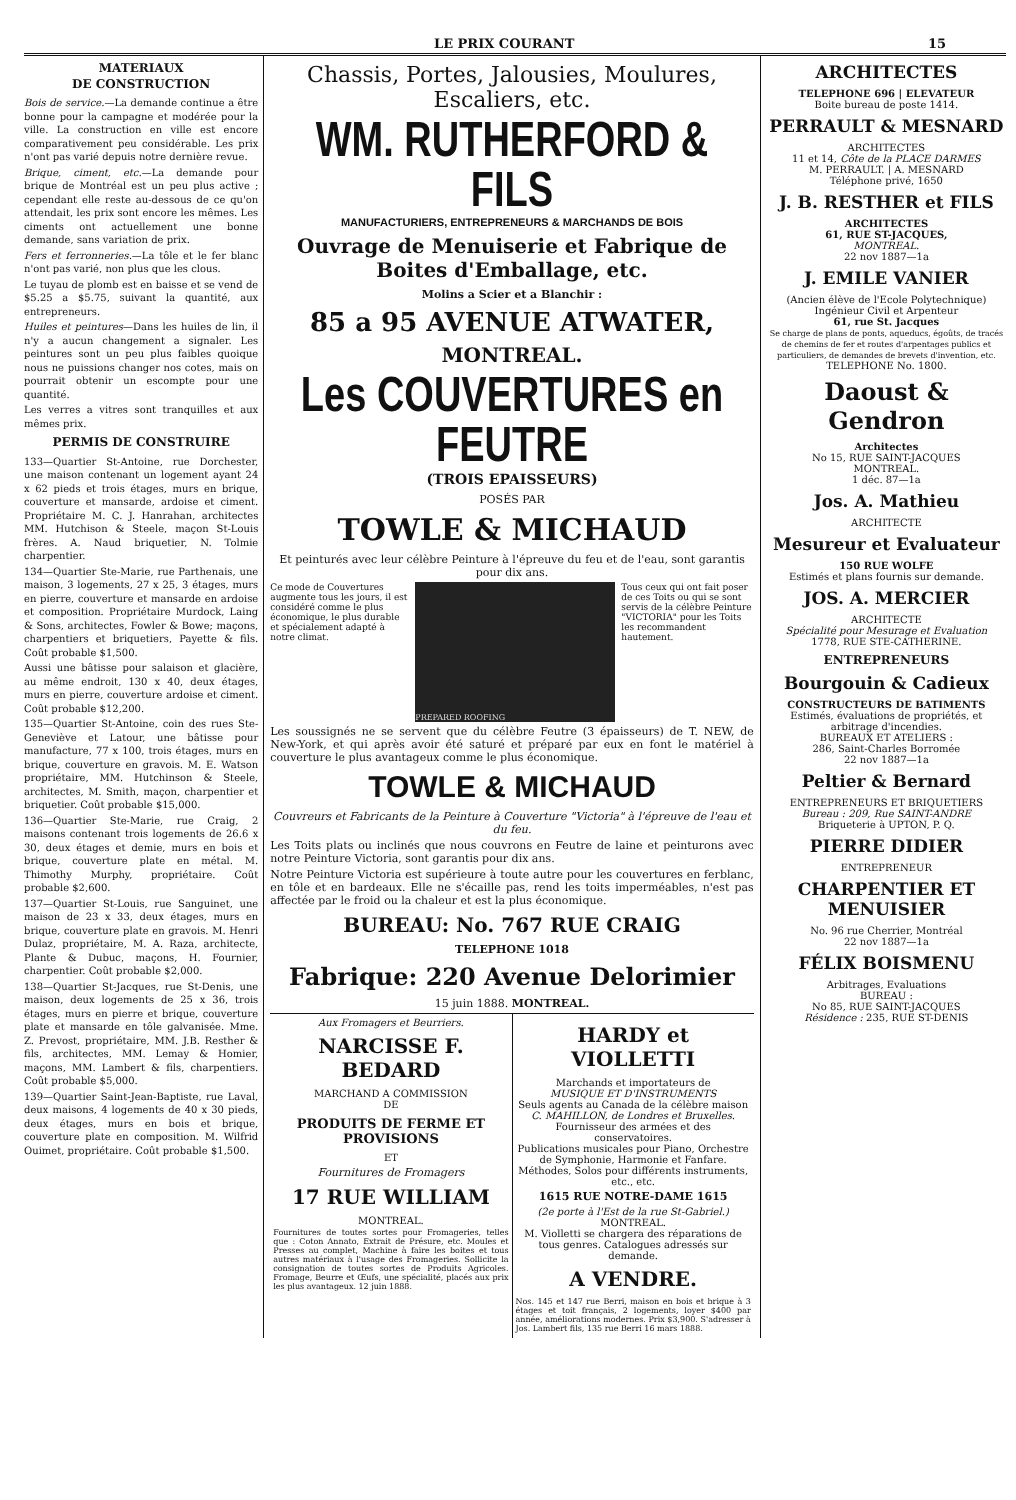LE PRIX COURANT 15
MATERIAUX
DE CONSTRUCTION
Bois de service.—La demande continue a être bonne pour la campagne et modérée pour la ville. La construction en ville est encore comparativement peu considérable. Les prix n'ont pas varié depuis notre dernière revue.
Brique, ciment, etc.—La demande pour brique de Montréal est un peu plus active ; cependant elle reste au-dessous de ce qu'on attendait, les prix sont encore les mêmes. Les ciments ont actuellement une bonne demande, sans variation de prix.
Fers et ferronneries.—La tôle et le fer blanc n'ont pas varié, non plus que les clous.
Le tuyau de plomb est en baisse et se vend de $5.25 a $5.75, suivant la quantité, aux entrepreneurs.
Huiles et peintures—Dans les huiles de lin, il n'y a aucun changement a signaler. Les peintures sont un peu plus faibles quoique nous ne puissions changer nos cotes, mais on pourrait obtenir un escompte pour une quantité.
Les verres a vitres sont tranquilles et aux mêmes prix.
PERMIS DE CONSTRUIRE
133—Quartier St-Antoine, rue Dorchester, une maison contenant un logement ayant 24 x 62 pieds et trois étages, murs en brique, couverture et mansarde, ardoise et ciment. Propriétaire M. C. J. Hanrahan, architectes MM. Hutchison & Steele, maçon St-Louis frères. A. Naud briquetier, N. Tolmie charpentier.
134—Quartier Ste-Marie, rue Parthenais, une maison, 3 logements, 27 x 25, 3 étages, murs en pierre, couverture et mansarde en ardoise et composition. Propriétaire Murdock, Laing & Sons, architectes, Fowler & Bowe; maçons, charpentiers et briquetiers, Payette & fils. Coût probable $1,500.
Aussi une bâtisse pour salaison et glacière, au même endroit, 130 x 40, deux étages, murs en pierre, couverture ardoise et ciment. Coût probable $12,200.
135—Quartier St-Antoine, coin des rues Ste-Geneviève et Latour, une bâtisse pour manufacture, 77 x 100, trois étages, murs en brique, couverture en gravois. M. E. Watson propriétaire, MM. Hutchinson & Steele, architectes, M. Smith, maçon, charpentier et briquetier. Coût probable $15,000.
136—Quartier Ste-Marie, rue Craig, 2 maisons contenant trois logements de 26.6 x 30, deux étages et demie, murs en bois et brique, couverture plate en métal. M. Thimothy Murphy, propriétaire. Coût probable $2,600.
137—Quartier St-Louis, rue Sanguinet, une maison de 23 x 33, deux étages, murs en brique, couverture plate en gravois. M. Henri Dulaz, propriétaire, M. A. Raza, architecte, Plante & Dubuc, maçons, H. Fournier, charpentier. Coût probable $2,000.
138—Quartier St-Jacques, rue St-Denis, une maison, deux logements de 25 x 36, trois étages, murs en pierre et brique, couverture plate et mansarde en tôle galvanisée. Mme. Z. Prevost, propriétaire, MM. J.B. Resther & fils, architectes, MM. Lemay & Homier, maçons, MM. Lambert & fils, charpentiers. Coût probable $5,000.
139—Quartier Saint-Jean-Baptiste, rue Laval, deux maisons, 4 logements de 40 x 30 pieds, deux étages, murs en bois et brique, couverture plate en composition. M. Wilfrid Ouimet, propriétaire. Coût probable $1,500.
Chassis, Portes, Jalousies, Moulures,
Escaliers, etc.
WM. RUTHERFORD & FILS
MANUFACTURIERS, ENTREPRENEURS & MARCHANDS DE BOIS
Ouvrage de Menuiserie et Fabrique de Boites d'Emballage, etc.
Molins a Scier et a Blanchir :
85 a 95 AVENUE ATWATER,
MONTREAL.
Les COUVERTURES en FEUTRE
(TROIS EPAISSEURS)
POSÉS PAR
TOWLE & MICHAUD
Et peinturés avec leur célèbre Peinture à l'épreuve du feu et de l'eau, sont garantis pour dix ans.
Ce mode de Couvertures augmente tous les jours, il est considéré comme le plus économique, le plus durable et spécialement adapté à notre climat.
PREPARED ROOFING
Tous ceux qui ont fait poser de ces Toits ou qui se sont servis de la célèbre Peinture "VICTORIA" pour les Toits les recommandent hautement.
Les soussignés ne se servent que du célèbre Feutre (3 épaisseurs) de T. NEW, de New-York, et qui après avoir été saturé et préparé par eux en font le matériel à couverture le plus avantageux comme le plus économique.
TOWLE & MICHAUD
Couvreurs et Fabricants de la Peinture à Couverture "Victoria" à l'épreuve de l'eau et du feu.
Les Toits plats ou inclinés que nous couvrons en Feutre de laine et peinturons avec notre Peinture Victoria, sont garantis pour dix ans.
Notre Peinture Victoria est supérieure à toute autre pour les couvertures en ferblanc, en tôle et en bardeaux. Elle ne s'écaille pas, rend les toits imperméables, n'est pas affectée par le froid ou la chaleur et est la plus économique.
BUREAU: No. 767 RUE CRAIG
TELEPHONE 1018
Fabrique: 220 Avenue Delorimier
15 juin 1888. MONTREAL.
Aux Fromagers et Beurriers.
NARCISSE F. BEDARD
MARCHAND A COMMISSION
DE
PRODUITS DE FERME ET PROVISIONS
ET
Fournitures de Fromagers
17 RUE WILLIAM
MONTREAL.
Fournitures de toutes sortes pour Fromageries, telles que : Coton Annato, Extrait de Présure, etc. Moules et Presses au complet, Machine à faire les boites et tous autres matériaux à l'usage des Fromageries. Sollicite la consignation de toutes sortes de Produits Agricoles. Fromage, Beurre et Œufs, une spécialité, placés aux prix les plus avantageux. 12 juin 1888.
HARDY et VIOLLETTI
Marchands et importateurs de
MUSIQUE ET D'INSTRUMENTS
Seuls agents au Canada de la célèbre maison C. MAHILLON, de Londres et Bruxelles.
Fournisseur des armées et des conservatoires.
Publications musicales pour Piano, Orchestre de Symphonie, Harmonie et Fanfare. Méthodes, Solos pour différents instruments, etc., etc.
1615 RUE NOTRE-DAME 1615
(2e porte à l'Est de la rue St-Gabriel.)
MONTREAL.
M. Violletti se chargera des réparations de tous genres. Catalogues adressés sur demande.
A VENDRE.
Nos. 145 et 147 rue Berri, maison en bois et brique à 3 étages et toit français, 2 logements, loyer $400 par année, améliorations modernes. Prix $3,900. S'adresser à Jos. Lambert fils, 135 rue Berri 16 mars 1888.
ARCHITECTES
TELEPHONE 696 | ELEVATEUR
Boite bureau de poste 1414.
PERRAULT & MESNARD
ARCHITECTES
11 et 14, Côte de la PLACE DARMES
M. PERRAULT. | A. MESNARD
Téléphone privé, 1650
J. B. RESTHER et FILS
ARCHITECTES
61, RUE ST-JACQUES,
MONTREAL.
22 nov 1887—1a
J. EMILE VANIER
(Ancien élève de l'Ecole Polytechnique)
Ingénieur Civil et Arpenteur
61, rue St. Jacques
Se charge de plans de ponts, aqueducs, égoûts, de tracés de chemins de fer et routes d'arpentages publics et particuliers, de demandes de brevets d'invention, etc.
TELEPHONE No. 1800.
Daoust & Gendron
Architectes
No 15, RUE SAINT-JACQUES
MONTREAL.
1 déc. 87—1a
Jos. A. Mathieu
ARCHITECTE
Mesureur et Evaluateur
150 RUE WOLFE
Estimés et plans fournis sur demande.
JOS. A. MERCIER
ARCHITECTE
Spécialité pour Mesurage et Evaluation
1778, RUE STE-CATHERINE.
ENTREPRENEURS
Bourgouin & Cadieux
CONSTRUCTEURS DE BATIMENTS
Estimés, évaluations de propriétés, et arbitrage d'incendies.
BUREAUX ET ATELIERS :
286, Saint-Charles Borromée
22 nov 1887—1a
Peltier & Bernard
ENTREPRENEURS ET BRIQUETIERS
Bureau : 209, Rue SAINT-ANDRE
Briqueterie à UPTON, P. Q.
PIERRE DIDIER
ENTREPRENEUR
CHARPENTIER ET MENUISIER
No. 96 rue Cherrier, Montréal
22 nov 1887—1a
FÉLIX BOISMENU
Arbitrages, Evaluations
BUREAU :
No 85, RUE SAINT-JACQUES
Résidence : 235, RUE ST-DENIS